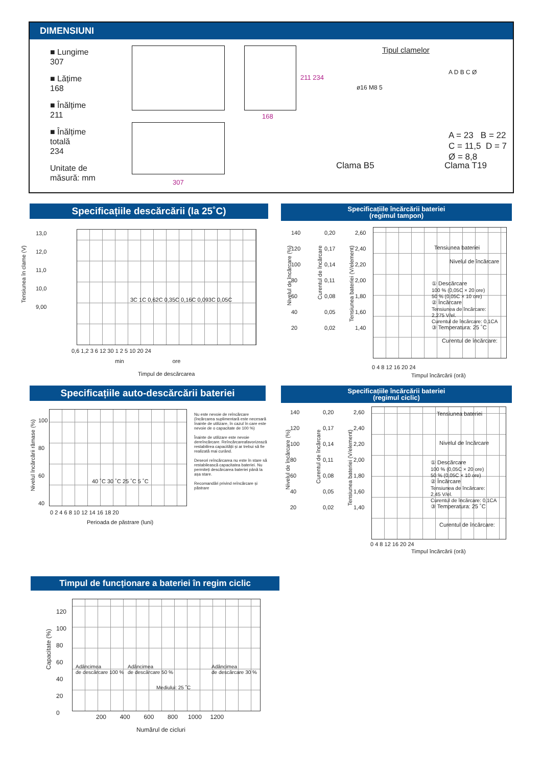DIMENSIUNI
■ Lungime
307
■ Lățime
168
■ Înălțime
211
■ Înălțime
totală
234
Unitate de
măsură: mm
307
168
211 234
Tipul clamelor
ø16 M8 5
A D B C Ø
A = 23 B = 22
C = 11,5 D = 7
Ø = 8,8
Clama B5 Clama T19
Specificațiile descărcării (la 25˚C)
13,0
12,0
11,0
10,0
9,00
3C 1C 0,62C 0,35C 0,16C 0,093C 0,05C
0,6 1,2 3 6 12 30 1 2 5 10 20 24
min ore
Timpul de descărcarea
Tensiunea în clame (V)
Specificațiile încărcării bateriei
(regimul tampon)
140
120
100
80
60
40
20
0,20
0,17
0,14
0,11
0,08
0,05
0,02
2,60
2,40
2,20
2,00
1,80
1,60
1,40
Tensiunea bateriei
Nivelul de încărcare
① Descărcare
100 % (0,05C × 20 ore)
50 % (0,05C × 10 ore)
② Încărcare
Tensiunea de încărcare:
2,275 V/el.
Curentul de încărcare: 0,1CA
③ Temperatura: 25 ˚C
Curentul de încărcare:
0 4 8 12 16 20 24
Timpul încărcării (oră)
Nivelul de încărcare (%)
Curentul de încărcare
Tensiunea bateriei (V/element)
Specificațiile auto-descărcării bateriei
100
80
60
40
40 ˚C 30 ˚C 25 ˚C 5 ˚C
0 2 4 6 8 10 12 14 16 18 20
Perioada de păstrare (luni)
Nu este nevoie de reîncărcare (încărcarea suplimentară este necesară înainte de utilizare, în cazul în care este nevoie de o capacitate de 100 %)
Înainte de utilizare este nevoie dereîncărcare. Reîncărcareafavorizează restabilirea capacității și ar trebui să fie realizată mai curând.
Deseori reîncărcarea nu este în stare să restabilească capacitatea bateriei. Nu permiteți descărcarea bateriei până la așa stare.
Recomandări privind reîncărcare și păstrare
Nivelul încărcării rămase (%)
Specificațiile încărcării bateriei
(regimul ciclic)
140
120
100
80
60
40
20
0,20
0,17
0,14
0,11
0,08
0,05
0,02
2,60
2,40
2,20
2,00
1,80
1,60
1,40
Tensiunea bateriei
Nivelul de încărcare
① Descărcare
100 % (0,05C × 20 ore)
50 % (0,05C × 10 ore)
② Încărcare
Tensiunea de încărcare:
2,45 V/el.
Curentul de încărcare: 0,1CA
③ Temperatura: 25 ˚C
Curentul de încărcare:
0 4 8 12 16 20 24
Timpul încărcării (oră)
Nivelul de încărcare (%)
Curentul de încărcare
Tensiunea bateriei (V/element)
Timpul de funcționare a bateriei în regim ciclic
120
100
80
60
40
20
0
Adâncimea
de descărcare 100 %
Adâncimea
de descărcare 50 %
Adâncimea
de descărcare 30 %
Mediului: 25 ˚C
200 400 600 800 1000 1200
Numărul de cicluri
Capacitate (%)